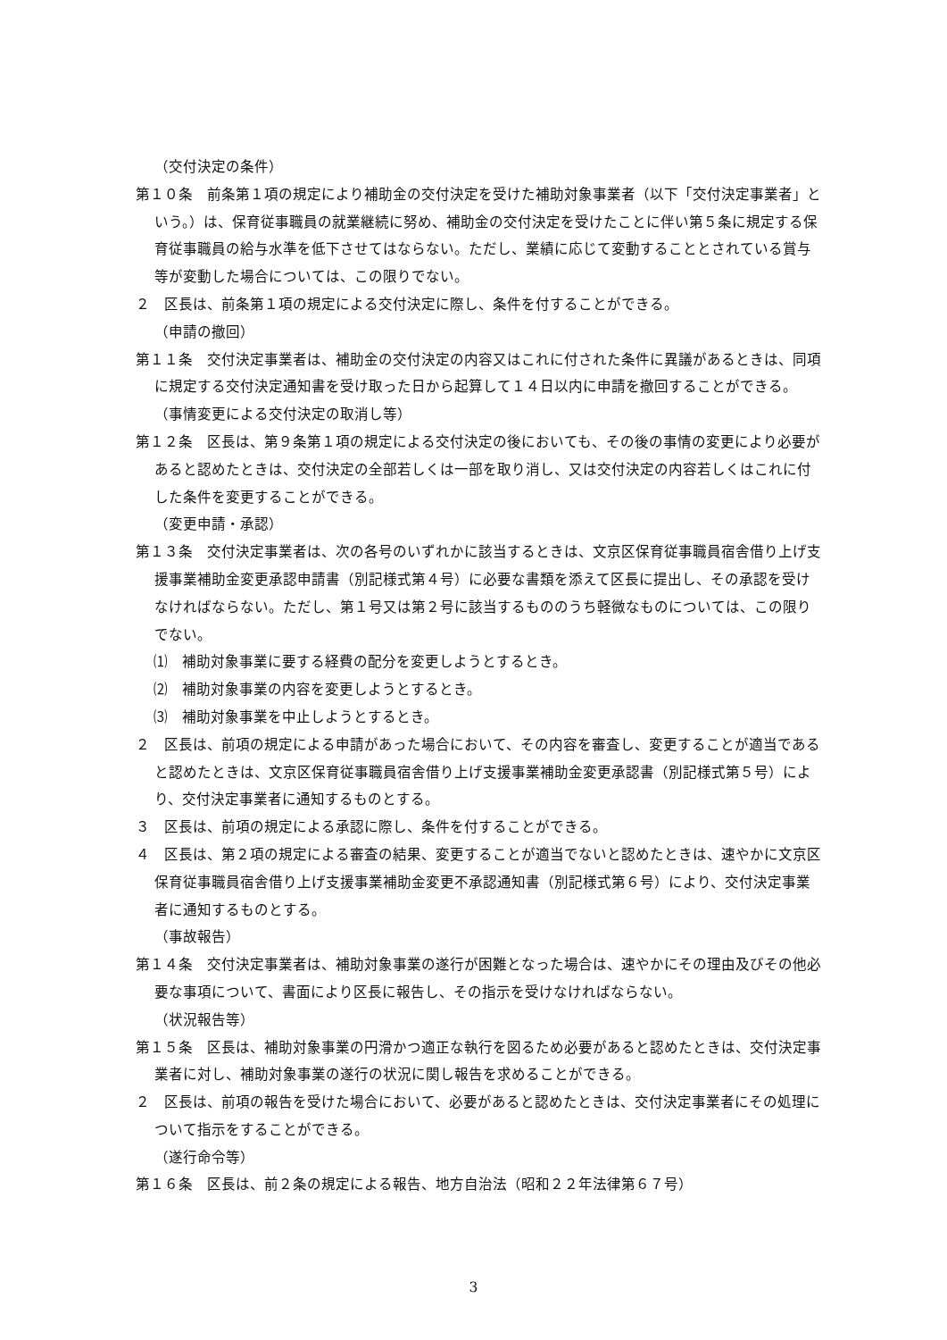（交付決定の条件）
第１０条　前条第１項の規定により補助金の交付決定を受けた補助対象事業者（以下「交付決定事業者」という。）は、保育従事職員の就業継続に努め、補助金の交付決定を受けたことに伴い第５条に規定する保育従事職員の給与水準を低下させてはならない。ただし、業績に応じて変動することとされている賞与等が変動した場合については、この限りでない。
２　区長は、前条第１項の規定による交付決定に際し、条件を付することができる。
（申請の撤回）
第１１条　交付決定事業者は、補助金の交付決定の内容又はこれに付された条件に異議があるときは、同項に規定する交付決定通知書を受け取った日から起算して１４日以内に申請を撤回することができる。
（事情変更による交付決定の取消し等）
第１２条　区長は、第９条第１項の規定による交付決定の後においても、その後の事情の変更により必要があると認めたときは、交付決定の全部若しくは一部を取り消し、又は交付決定の内容若しくはこれに付した条件を変更することができる。
（変更申請・承認）
第１３条　交付決定事業者は、次の各号のいずれかに該当するときは、文京区保育従事職員宿舎借り上げ支援事業補助金変更承認申請書（別記様式第４号）に必要な書類を添えて区長に提出し、その承認を受けなければならない。ただし、第１号又は第２号に該当するもののうち軽微なものについては、この限りでない。
⑴　補助対象事業に要する経費の配分を変更しようとするとき。
⑵　補助対象事業の内容を変更しようとするとき。
⑶　補助対象事業を中止しようとするとき。
２　区長は、前項の規定による申請があった場合において、その内容を審査し、変更することが適当であると認めたときは、文京区保育従事職員宿舎借り上げ支援事業補助金変更承認書（別記様式第５号）により、交付決定事業者に通知するものとする。
３　区長は、前項の規定による承認に際し、条件を付することができる。
４　区長は、第２項の規定による審査の結果、変更することが適当でないと認めたときは、速やかに文京区保育従事職員宿舎借り上げ支援事業補助金変更不承認通知書（別記様式第６号）により、交付決定事業者に通知するものとする。
（事故報告）
第１４条　交付決定事業者は、補助対象事業の遂行が困難となった場合は、速やかにその理由及びその他必要な事項について、書面により区長に報告し、その指示を受けなければならない。
（状況報告等）
第１５条　区長は、補助対象事業の円滑かつ適正な執行を図るため必要があると認めたときは、交付決定事業者に対し、補助対象事業の遂行の状況に関し報告を求めることができる。
２　区長は、前項の報告を受けた場合において、必要があると認めたときは、交付決定事業者にその処理について指示をすることができる。
（遂行命令等）
第１６条　区長は、前２条の規定による報告、地方自治法（昭和２２年法律第６７号）
3